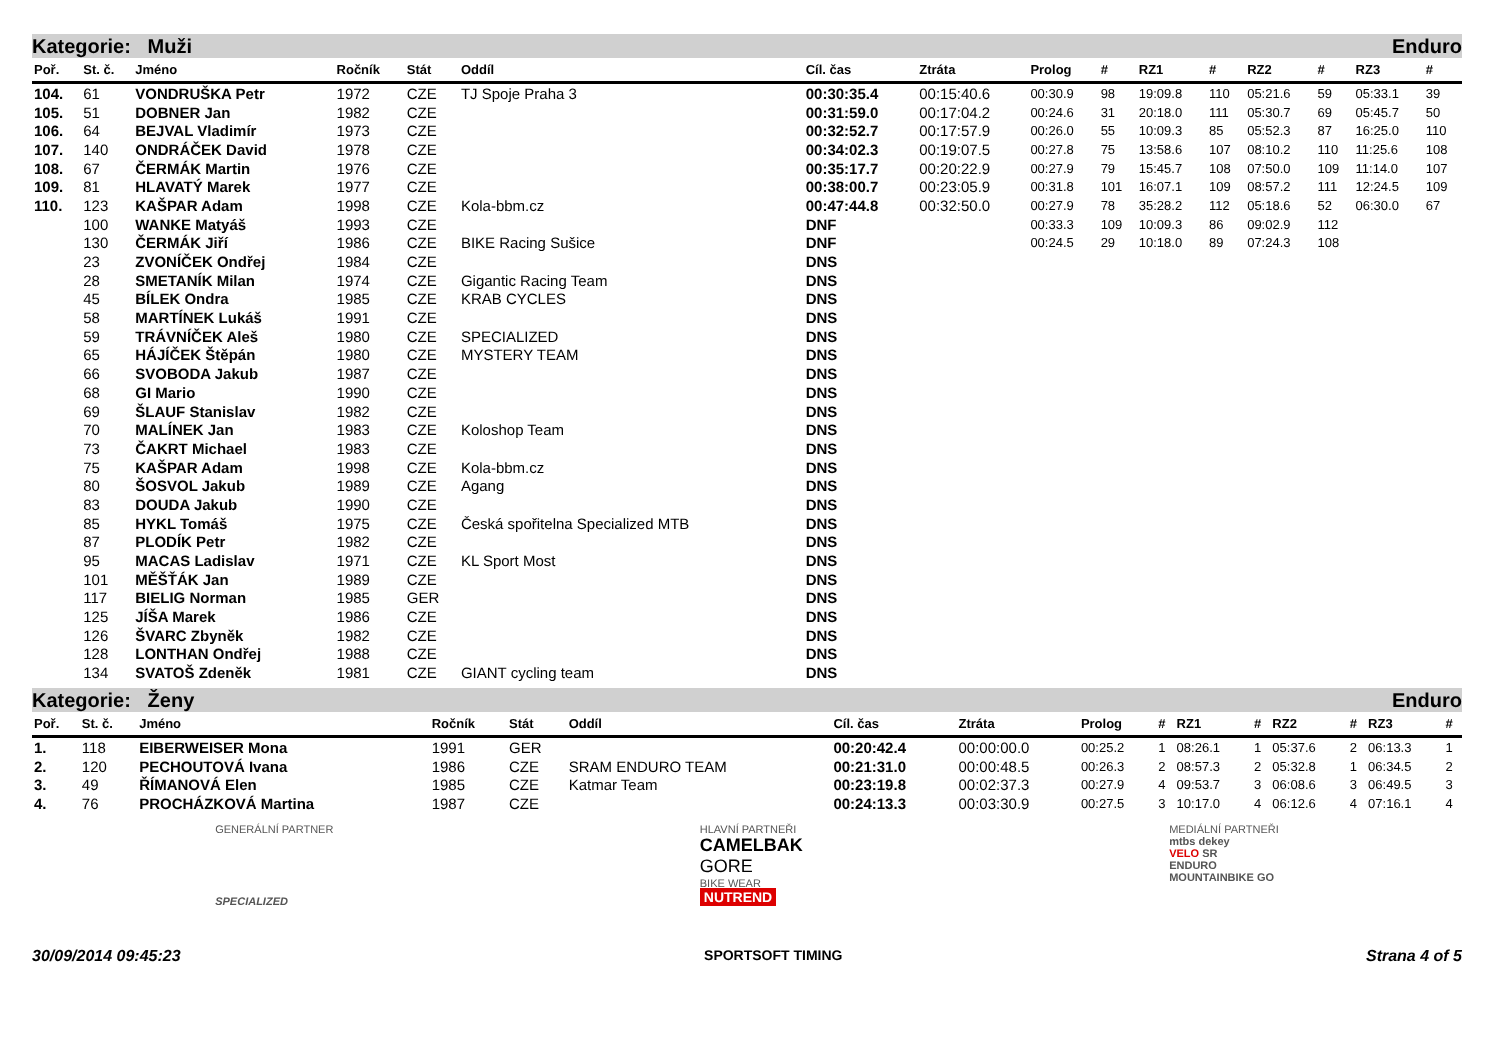Kategorie: Muži Enduro
| Poř. | St. č. | Jméno | Ročník | Stát | Oddíl | Cíl. čas | Ztráta | Prolog | # | RZ1 | # | RZ2 | # | RZ3 | # |
| --- | --- | --- | --- | --- | --- | --- | --- | --- | --- | --- | --- | --- | --- | --- | --- |
| 104. | 61 | VONDRUŠKA Petr | 1972 | CZE | TJ Spoje Praha 3 | 00:30:35.4 | 00:15:40.6 | 00:30.9 | 98 | 19:09.8 | 110 | 05:21.6 | 59 | 05:33.1 | 39 |
| 105. | 51 | DOBNER Jan | 1982 | CZE | | 00:31:59.0 | 00:17:04.2 | 00:24.6 | 31 | 20:18.0 | 111 | 05:30.7 | 69 | 05:45.7 | 50 |
| 106. | 64 | BEJVAL Vladimír | 1973 | CZE | | 00:32:52.7 | 00:17:57.9 | 00:26.0 | 55 | 10:09.3 | 85 | 05:52.3 | 87 | 16:25.0 | 110 |
| 107. | 140 | ONDRÁČEK David | 1978 | CZE | | 00:34:02.3 | 00:19:07.5 | 00:27.8 | 75 | 13:58.6 | 107 | 08:10.2 | 110 | 11:25.6 | 108 |
| 108. | 67 | ČERMÁK Martin | 1976 | CZE | | 00:35:17.7 | 00:20:22.9 | 00:27.9 | 79 | 15:45.7 | 108 | 07:50.0 | 109 | 11:14.0 | 107 |
| 109. | 81 | HLAVATÝ Marek | 1977 | CZE | | 00:38:00.7 | 00:23:05.9 | 00:31.8 | 101 | 16:07.1 | 109 | 08:57.2 | 111 | 12:24.5 | 109 |
| 110. | 123 | KAŠPAR Adam | 1998 | CZE | Kola-bbm.cz | 00:47:44.8 | 00:32:50.0 | 00:27.9 | 78 | 35:28.2 | 112 | 05:18.6 | 52 | 06:30.0 | 67 |
| | 100 | WANKE Matyáš | 1993 | CZE | | DNF | | 00:33.3 | 109 | 10:09.3 | 86 | 09:02.9 | 112 | | |
| | 130 | ČERMÁK Jiří | 1986 | CZE | BIKE Racing Sušice | DNF | | 00:24.5 | 29 | 10:18.0 | 89 | 07:24.3 | 108 | | |
| | 23 | ZVONÍČEK Ondřej | 1984 | CZE | | DNS | | | | | | | | | |
| | 28 | SMETANÍK Milan | 1974 | CZE | Gigantic Racing Team | DNS | | | | | | | | | |
| | 45 | BÍLEK Ondra | 1985 | CZE | KRAB CYCLES | DNS | | | | | | | | | |
| | 58 | MARTÍNEK Lukáš | 1991 | CZE | | DNS | | | | | | | | | |
| | 59 | TRÁVNÍČEK Aleš | 1980 | CZE | SPECIALIZED | DNS | | | | | | | | | |
| | 65 | HÁJÍČEK Štěpán | 1980 | CZE | MYSTERY TEAM | DNS | | | | | | | | | |
| | 66 | SVOBODA Jakub | 1987 | CZE | | DNS | | | | | | | | | |
| | 68 | GI Mario | 1990 | CZE | | DNS | | | | | | | | | |
| | 69 | ŠLAUF Stanislav | 1982 | CZE | | DNS | | | | | | | | | |
| | 70 | MALÍNEK Jan | 1983 | CZE | Koloshop Team | DNS | | | | | | | | | |
| | 73 | ČAKRT Michael | 1983 | CZE | | DNS | | | | | | | | | |
| | 75 | KAŠPAR Adam | 1998 | CZE | Kola-bbm.cz | DNS | | | | | | | | | |
| | 80 | ŠOSVOL Jakub | 1989 | CZE | Agang | DNS | | | | | | | | | |
| | 83 | DOUDA Jakub | 1990 | CZE | | DNS | | | | | | | | | |
| | 85 | HYKL Tomáš | 1975 | CZE | Česká spořitelna Specialized MTB | DNS | | | | | | | | | |
| | 87 | PLODÍK Petr | 1982 | CZE | | DNS | | | | | | | | | |
| | 95 | MACAS Ladislav | 1971 | CZE | KL Sport Most | DNS | | | | | | | | | |
| | 101 | MĚŠŤÁK Jan | 1989 | CZE | | DNS | | | | | | | | | |
| | 117 | BIELIG Norman | 1985 | GER | | DNS | | | | | | | | | |
| | 125 | JÍŠA Marek | 1986 | CZE | | DNS | | | | | | | | | |
| | 126 | ŠVARC Zbyněk | 1982 | CZE | | DNS | | | | | | | | | |
| | 128 | LONTHAN Ondřej | 1988 | CZE | | DNS | | | | | | | | | |
| | 134 | SVATOŠ Zdeněk | 1981 | CZE | GIANT cycling team | DNS | | | | | | | | | |
Kategorie: Ženy Enduro
| Poř. | St. č. | Jméno | Ročník | Stát | Oddíl | Cíl. čas | Ztráta | Prolog | # | RZ1 | # | RZ2 | # | RZ3 | # |
| --- | --- | --- | --- | --- | --- | --- | --- | --- | --- | --- | --- | --- | --- | --- | --- |
| 1. | 118 | EIBERWEISER Mona | 1991 | GER | | 00:20:42.4 | 00:00:00.0 | 00:25.2 | 1 | 08:26.1 | 1 | 05:37.6 | 2 | 06:13.3 | 1 |
| 2. | 120 | PECHOUTOVÁ Ivana | 1986 | CZE | SRAM ENDURO TEAM | 00:21:31.0 | 00:00:48.5 | 00:26.3 | 2 | 08:57.3 | 2 | 05:32.8 | 1 | 06:34.5 | 2 |
| 3. | 49 | ŘÍMANOVÁ Elen | 1985 | CZE | Katmar Team | 00:23:19.8 | 00:02:37.3 | 00:27.9 | 4 | 09:53.7 | 3 | 06:08.6 | 3 | 06:49.5 | 3 |
| 4. | 76 | PROCHÁZKOVÁ Martina | 1987 | CZE | | 00:24:13.3 | 00:03:30.9 | 00:27.5 | 3 | 10:17.0 | 4 | 06:12.6 | 4 | 07:16.1 | 4 |
GENERÁLNÍ PARTNER
SPECIALIZED
HLAVNÍ PARTNEŘI
CAMELBAK
GORE
BIKE WEAR
NUTREND
MEDIÁLNÍ PARTNEŘI
mtbs dekey
VELO SR
ENDURO
MOUNTAINBIKE GO
30/09/2014 09:45:23 SPORTSOFT TIMING Strana 4 of 5